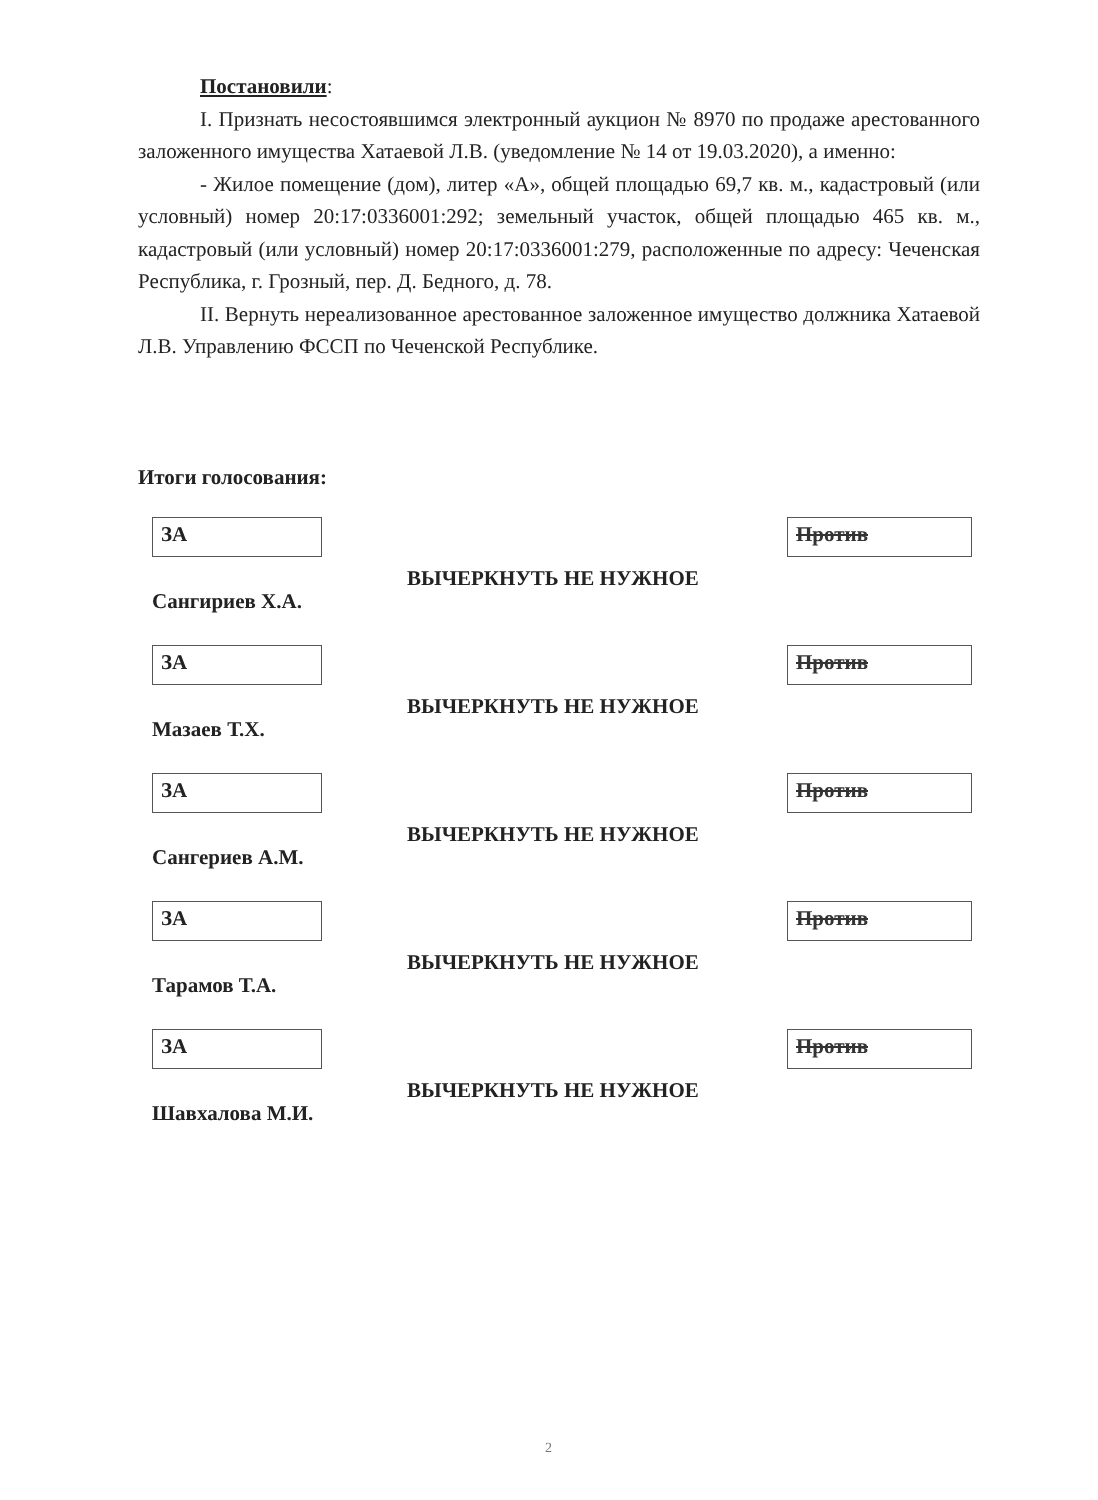Постановили:
I. Признать несостоявшимся электронный аукцион № 8970 по продаже арестованного заложенного имущества Хатаевой Л.В. (уведомление № 14 от 19.03.2020), а именно:
- Жилое помещение (дом), литер «А», общей площадью 69,7 кв. м., кадастровый (или условный) номер 20:17:0336001:292; земельный участок, общей площадью 465 кв. м., кадастровый (или условный) номер 20:17:0336001:279, расположенные по адресу: Чеченская Республика, г. Грозный, пер. Д. Бедного, д. 78.
II. Вернуть нереализованное арестованное заложенное имущество должника Хатаевой Л.В. Управлению ФССП по Чеченской Республике.
Итоги голосования:
ЗА
Сангириев Х.А.
ВЫЧЕРКНУТЬ НЕ НУЖНОЕ
Против
ЗА
Мазаев Т.Х.
ВЫЧЕРКНУТЬ НЕ НУЖНОЕ
Против
ЗА
Сангериев А.М.
ВЫЧЕРКНУТЬ НЕ НУЖНОЕ
Против
ЗА
Тарамов Т.А.
ВЫЧЕРКНУТЬ НЕ НУЖНОЕ
Против
ЗА
Шавхалова М.И.
ВЫЧЕРКНУТЬ НЕ НУЖНОЕ
Против
2